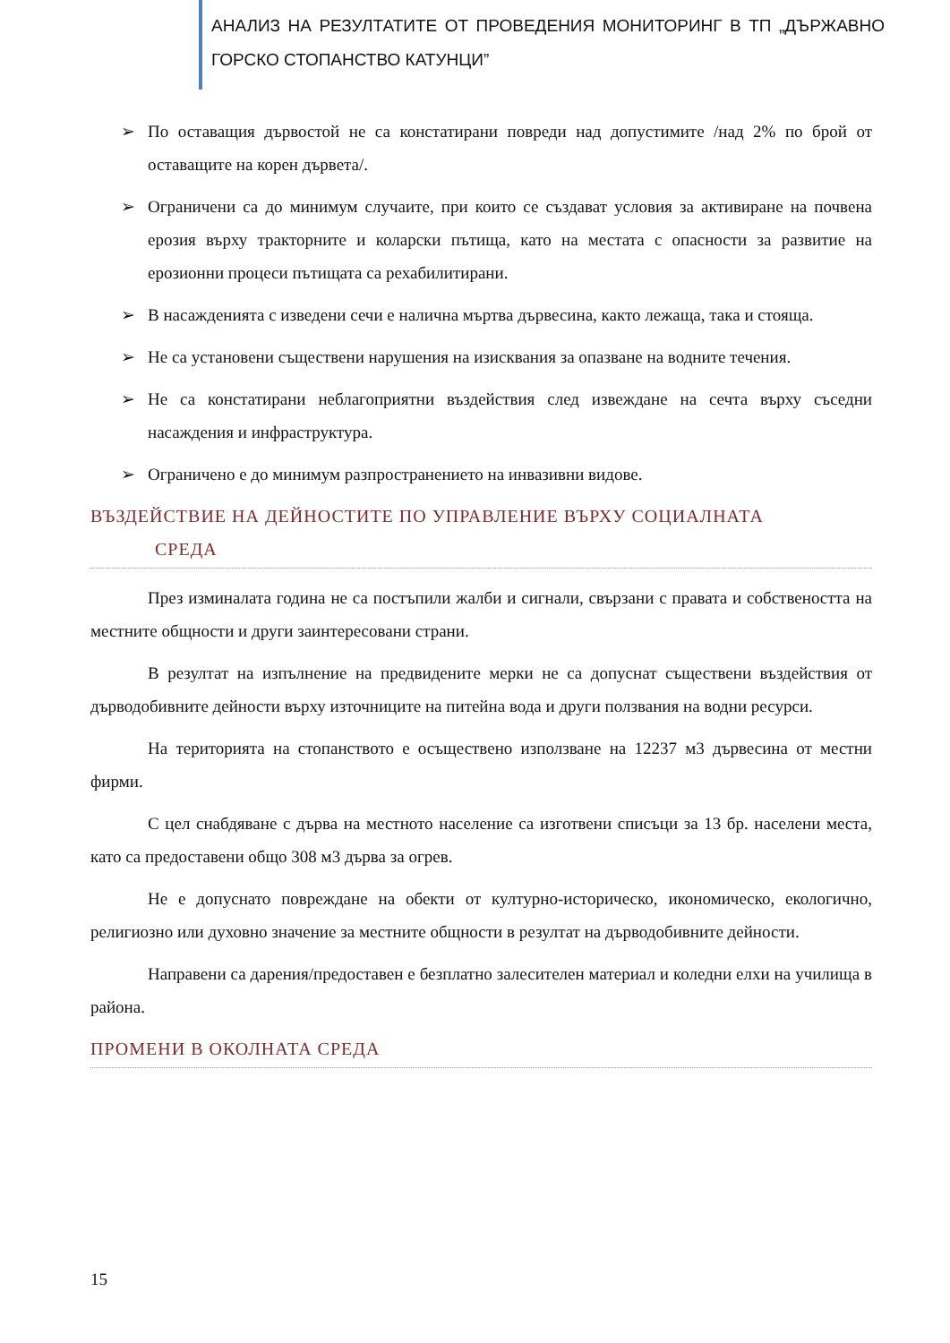АНАЛИЗ НА РЕЗУЛТАТИТЕ ОТ ПРОВЕДЕНИЯ МОНИТОРИНГ В ТП „ДЪРЖАВНО ГОРСКО СТОПАНСТВО КАТУНЦИ”
➢ По оставащия дървостой не са констатирани повреди над допустимите /над 2% по брой от оставащите на корен дървета/.
➢ Ограничени са до минимум случаите, при които се създават условия за активиране на почвена ерозия върху тракторните и коларски пътища, като на местата с опасности за развитие на ерозионни процеси пътищата са рехабилитирани.
➢ В насажденията с изведени сечи е налична мъртва дървесина, както лежаща, така и стояща.
➢ Не са установени съществени нарушения на изисквания за опазване на водните течения.
➢ Не са констатирани неблагоприятни въздействия след извеждане на сечта върху съседни насаждения и инфраструктура.
➢ Ограничено е до минимум разпространението на инвазивни видове.
ВЪЗДЕЙСТВИЕ НА ДЕЙНОСТИТЕ ПО УПРАВЛЕНИЕ ВЪРХУ СОЦИАЛНАТА
СРЕДА
През изминалата година не са постъпили жалби и сигнали, свързани с правата и собствеността на местните общности и други заинтересовани страни.
В резултат на изпълнение на предвидените мерки не са допуснат съществени въздействия от дърводобивните дейности върху източниците на питейна вода и други ползвания на водни ресурси.
На територията на стопанството е осъществено използване на 12237 м3 дървесина от местни фирми.
С цел снабдяване с дърва на местното население са изготвени списъци за 13 бр. населени места, като са предоставени общо 308 м3 дърва за огрев.
Не е допуснато повреждане на обекти от културно-историческо, икономическо, екологично, религиозно или духовно значение за местните общности в резултат на дърводобивните дейности.
Направени са дарения/предоставен е безплатно залесителен материал и коледни елхи на училища в района.
ПРОМЕНИ В ОКОЛНАТА СРЕДА
15